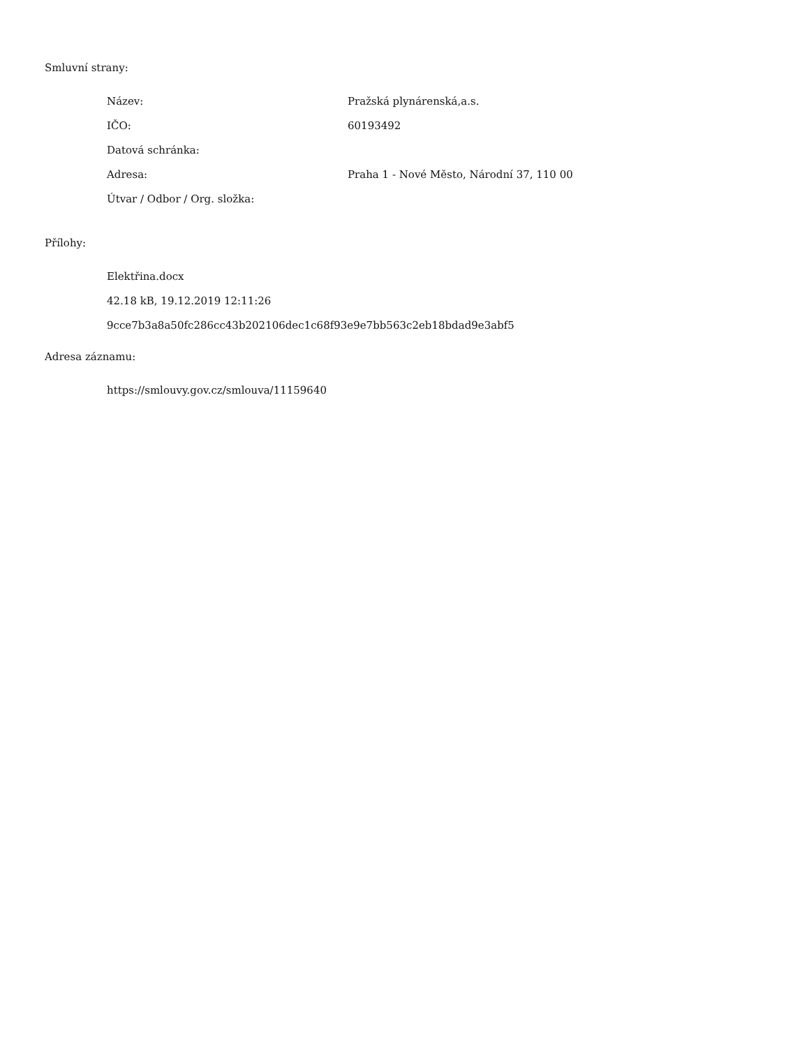Smluvní strany:
| Název: | Pražská plynárenská,a.s. |
| IČO: | 60193492 |
| Datová schránka: | |
| Adresa: | Praha 1 - Nové Město, Národní 37, 110 00 |
| Útvar / Odbor / Org. složka: | |
Přílohy:
Elektřina.docx
42.18 kB, 19.12.2019 12:11:26
9cce7b3a8a50fc286cc43b202106dec1c68f93e9e7bb563c2eb18bdad9e3abf5
Adresa záznamu:
https://smlouvy.gov.cz/smlouva/11159640